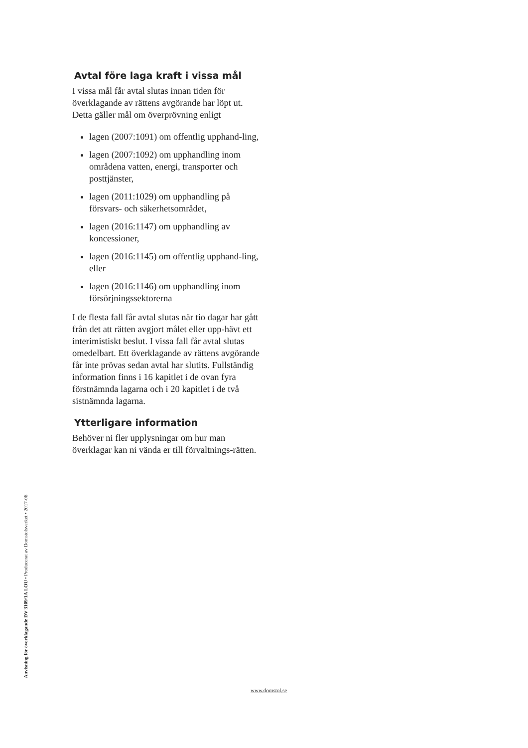Avtal före laga kraft i vissa mål
I vissa mål får avtal slutas innan tiden för överklagande av rättens avgörande har löpt ut. Detta gäller mål om överprövning enligt
lagen (2007:1091) om offentlig upphand-ling,
lagen (2007:1092) om upphandling inom områdena vatten, energi, transporter och posttjänster,
lagen (2011:1029) om upphandling på försvars- och säkerhetsområdet,
lagen (2016:1147) om upphandling av koncessioner,
lagen (2016:1145) om offentlig upphand-ling, eller
lagen (2016:1146) om upphandling inom försörjningssektorerna
I de flesta fall får avtal slutas när tio dagar har gått från det att rätten avgjort målet eller upp-hävt ett interimistiskt beslut. I vissa fall får avtal slutas omedelbart. Ett överklagande av rättens avgörande får inte prövas sedan avtal har slutits. Fullständig information finns i 16 kapitlet i de ovan fyra förstnämnda lagarna och i 20 kapitlet i de två sistnämnda lagarna.
Ytterligare information
Behöver ni fler upplysningar om hur man överklagar kan ni vända er till förvaltnings-rätten.
Anvisning för överklagande DV 3109/1A LOU • Producerat av Domstolsverket • 2017-06
www.domstol.se